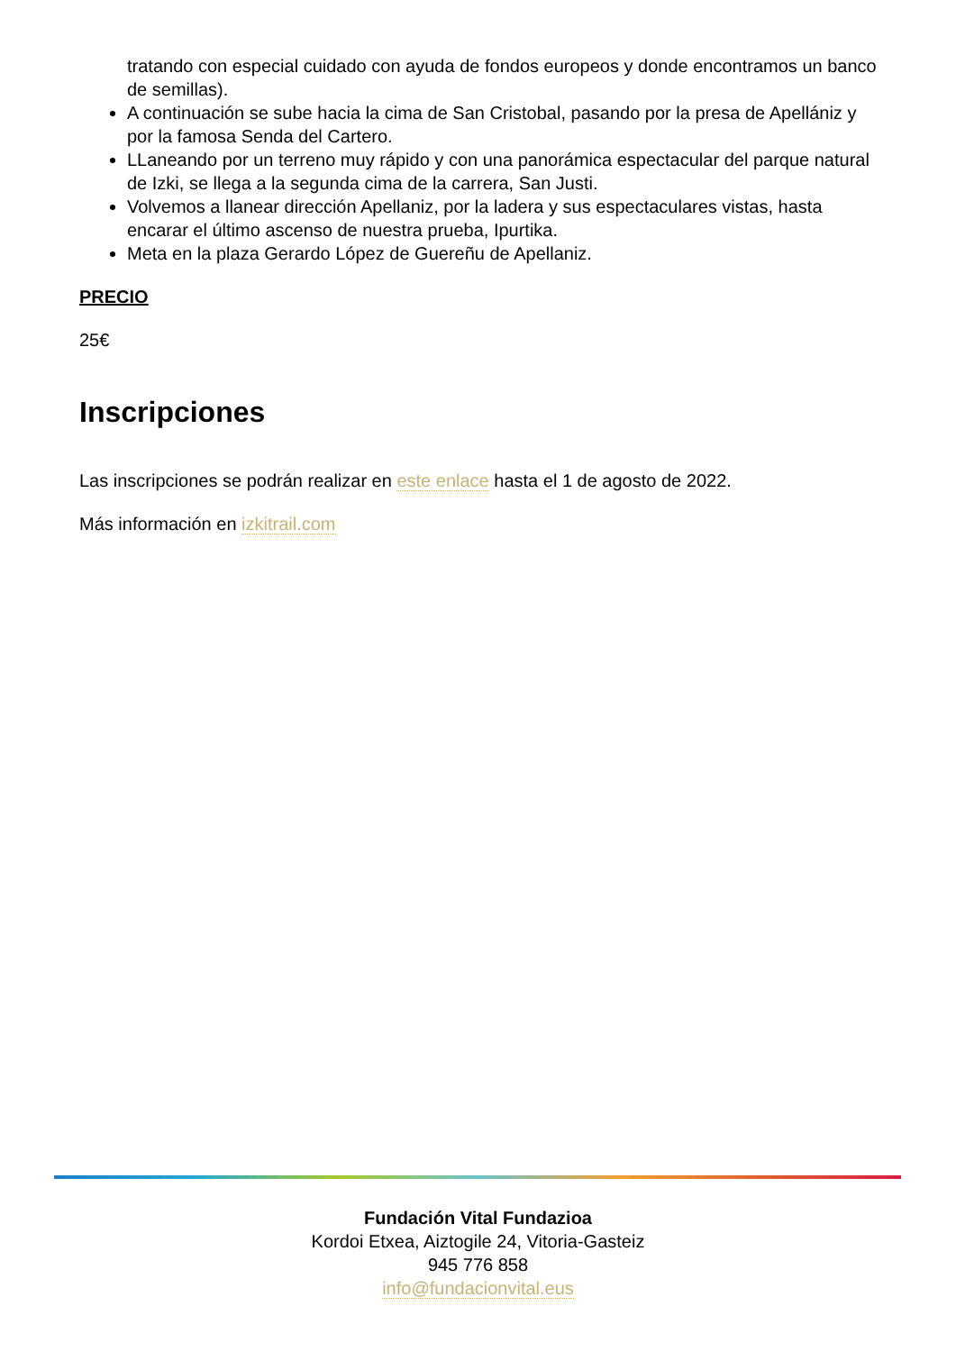tratando con especial cuidado con ayuda de fondos europeos y donde encontramos un banco de semillas).
A continuación se sube hacia la cima de San Cristobal, pasando por la presa de Apellániz y por la famosa Senda del Cartero.
LLaneando por un terreno muy rápido y con una panorámica espectacular del parque natural de Izki, se llega a la segunda cima de la carrera, San Justi.
Volvemos a llanear dirección Apellaniz, por la ladera y sus espectaculares vistas, hasta encarar el último ascenso de nuestra prueba, Ipurtika.
Meta en la plaza Gerardo López de Guereñu de Apellaniz.
PRECIO
25€
Inscripciones
Las inscripciones se podrán realizar en este enlace hasta el 1 de agosto de 2022.
Más información en izkitrail.com
Fundación Vital Fundazioa
Kordoi Etxea, Aiztogile 24, Vitoria-Gasteiz
945 776 858
info@fundacionvital.eus